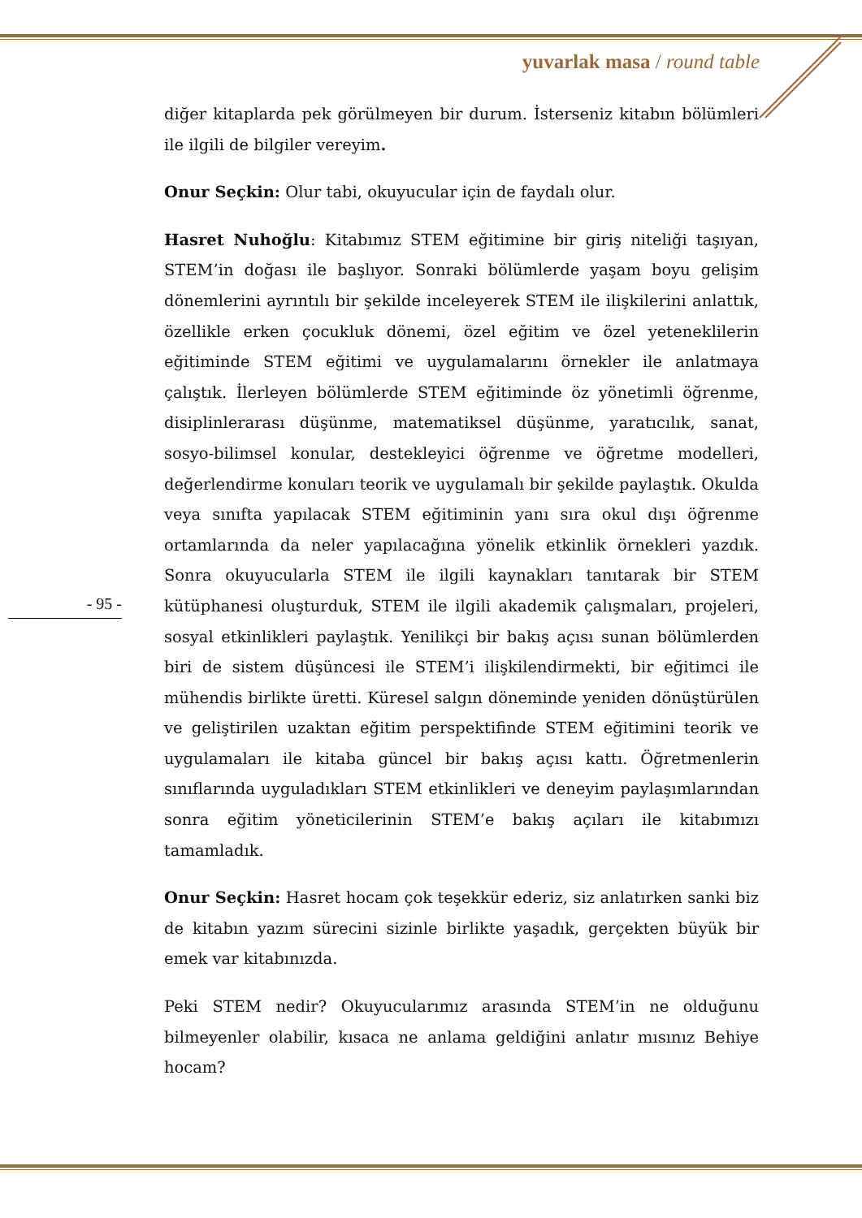yuvarlak masa / round table
- 95 -
diğer kitaplarda pek görülmeyen bir durum. İsterseniz kitabın bölümleri ile ilgili de bilgiler vereyim.
Onur Seçkin: Olur tabi, okuyucular için de faydalı olur.
Hasret Nuhoğlu: Kitabımız STEM eğitimine bir giriş niteliği taşıyan, STEM’in doğası ile başlıyor. Sonraki bölümlerde yaşam boyu gelişim dönemlerini ayrıntılı bir şekilde inceleyerek STEM ile ilişkilerini anlattık, özellikle erken çocukluk dönemi, özel eğitim ve özel yeteneklilerin eğitiminde STEM eğitimi ve uygulamalarını örnekler ile anlatmaya çalıştık. İlerleyen bölümlerde STEM eğitiminde öz yönetimli öğrenme, disiplinlerarası düşünme, matematiksel düşünme, yaratıcılık, sanat, sosyo-bilimsel konular, destekleyici öğrenme ve öğretme modelleri, değerlendirme konuları teorik ve uygulamalı bir şekilde paylaştık. Okulda veya sınıfta yapılacak STEM eğitiminin yanı sıra okul dışı öğrenme ortamlarında da neler yapılacağına yönelik etkinlik örnekleri yazdık. Sonra okuyucularla STEM ile ilgili kaynakları tanıtarak bir STEM kütüphanesi oluşturduk, STEM ile ilgili akademik çalışmaları, projeleri, sosyal etkinlikleri paylaştık. Yenilikçi bir bakış açısı sunan bölümlerden biri de sistem düşüncesi ile STEM’i ilişkilendirmekti, bir eğitimci ile mühendis birlikte üretti. Küresel salgın döneminde yeniden dönüştürülen ve geliştirilen uzaktan eğitim perspektifinde STEM eğitimini teorik ve uygulamaları ile kitaba güncel bir bakış açısı kattı. Öğretmenlerin sınıflarında uyguladıkları STEM etkinlikleri ve deneyim paylaşımlarından sonra eğitim yöneticilerinin STEM’e bakış açıları ile kitabımızı tamamladık.
Onur Seçkin: Hasret hocam çok teşekkür ederiz, siz anlatırken sanki biz de kitabın yazım sürecini sizinle birlikte yaşadık, gerçekten büyük bir emek var kitabınızda.
Peki STEM nedir? Okuyucularımız arasında STEM’in ne olduğunu bilmeyenler olabilir, kısaca ne anlama geldiğini anlatır mısınız Behiye hocam?